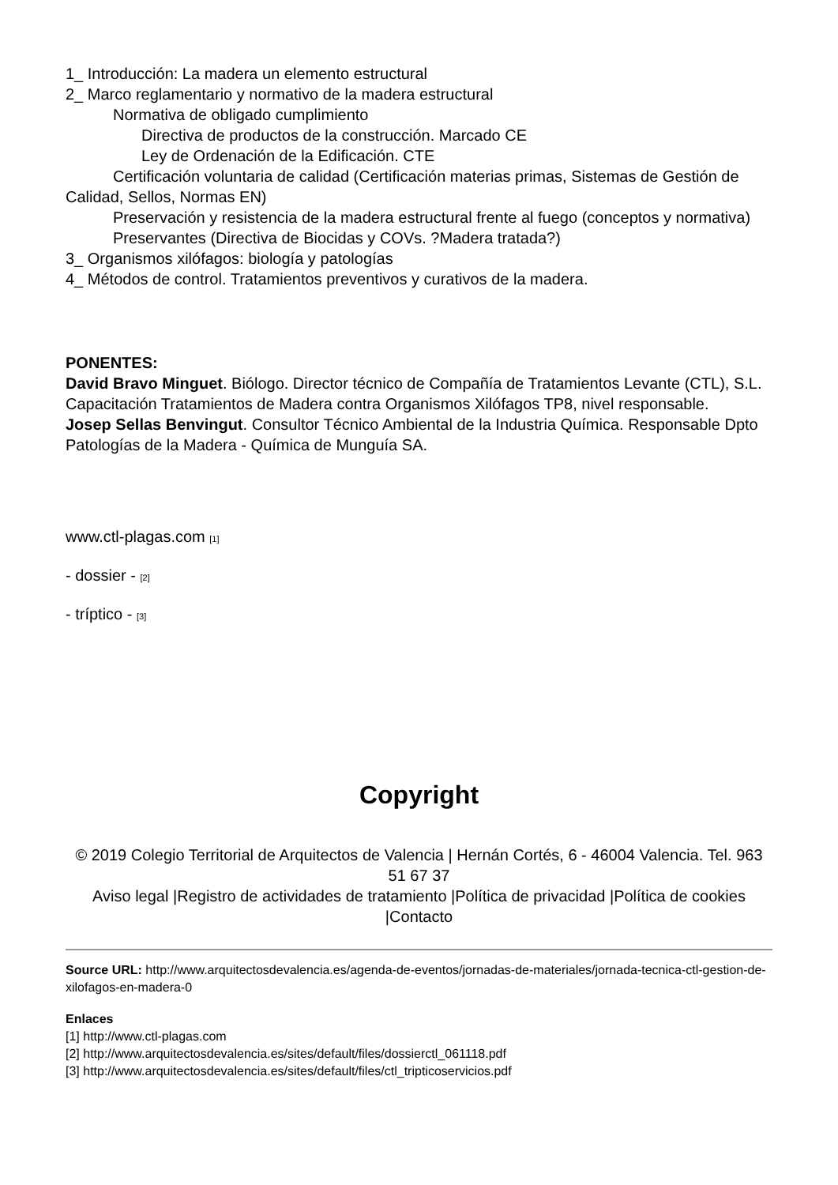1_ Introducción: La madera un elemento estructural
2_ Marco reglamentario y normativo de la madera estructural
Normativa de obligado cumplimiento
Directiva de productos de la construcción. Marcado CE
Ley de Ordenación de la Edificación. CTE
Certificación voluntaria de calidad (Certificación materias primas, Sistemas de Gestión de Calidad, Sellos, Normas EN)
Preservación y resistencia de la madera estructural frente al fuego (conceptos y normativa)
Preservantes (Directiva de Biocidas y COVs. ?Madera tratada?)
3_ Organismos xilófagos: biología y patologías
4_ Métodos de control. Tratamientos preventivos y curativos de la madera.
PONENTES:
David Bravo Minguet. Biólogo. Director técnico de Compañía de Tratamientos Levante (CTL), S.L. Capacitación Tratamientos de Madera contra Organismos Xilófagos TP8, nivel responsable.
Josep Sellas Benvingut. Consultor Técnico Ambiental de la Industria Química. Responsable Dpto Patologías de la Madera - Química de Munguía SA.
www.ctl-plagas.com [1]
- dossier - [2]
- tríptico - [3]
Copyright
© 2019 Colegio Territorial de Arquitectos de Valencia | Hernán Cortés, 6 - 46004 Valencia. Tel. 963 51 67 37
Aviso legal |Registro de actividades de tratamiento |Política de privacidad |Política de cookies |Contacto
Source URL: http://www.arquitectosdevalencia.es/agenda-de-eventos/jornadas-de-materiales/jornada-tecnica-ctl-gestion-de-xilofagos-en-madera-0
Enlaces
[1] http://www.ctl-plagas.com
[2] http://www.arquitectosdevalencia.es/sites/default/files/dossierctl_061118.pdf
[3] http://www.arquitectosdevalencia.es/sites/default/files/ctl_tripticoservicios.pdf